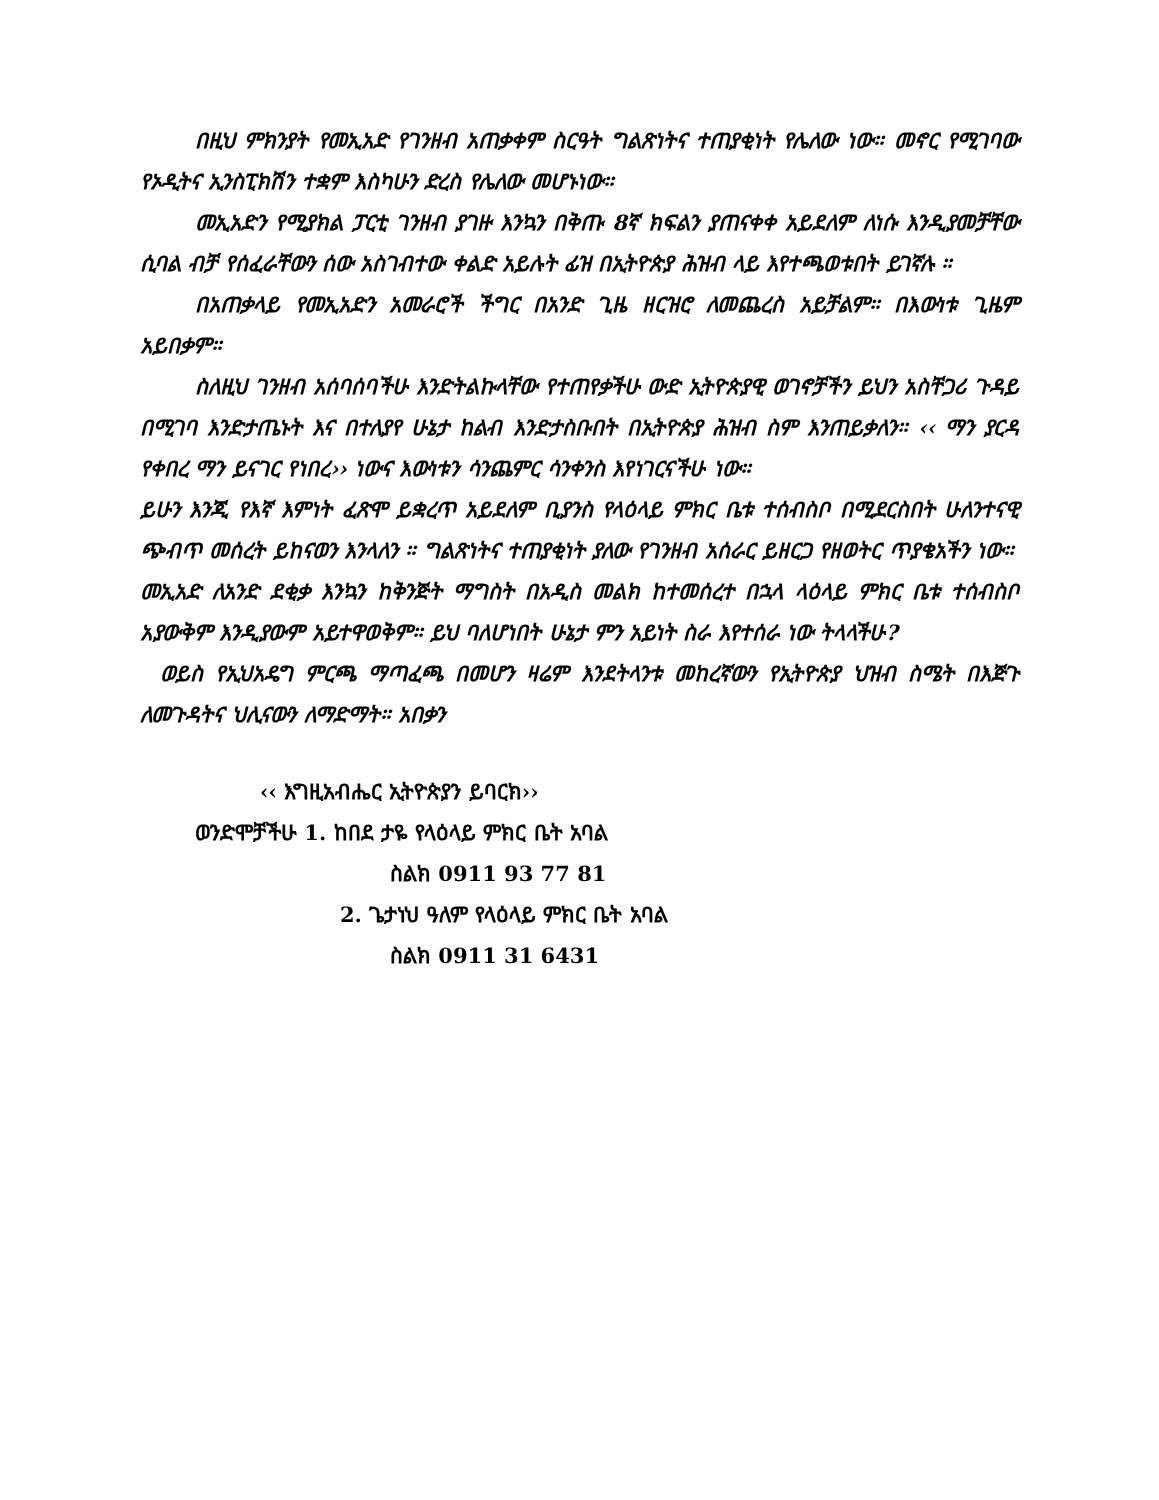በዚህ ምክንያት የመኢአድ የገንዘብ አጠቃቀም ስርዓት ግልጽነትና ተጠያቂነት የሌለው ነው። መኖር የሚገባው የኦዲትና ኢንስፒክሽን ተቋም እስካሁን ድረስ የሌለው መሆኑነው።
መኢአድን የሚያክል ፓርቲ ገንዘብ ያገዙ እንኳን በቅጡ 8ኛ ክፍልን ያጠናቀቀ አይደለም ለነሱ እንዲያመቻቸው ሲባል ብቻ የሰፈራቸውን ሰው አስገብተው ቀልድ አይሉት ፊዝ በኢትዮጵያ ሕዝብ ላይ እየተጫወቱበት ይገኛሉ ።
በአጠቃላይ የመኢአድን አመራሮች ችግር በአንድ ጊዜ ዘርዝሮ ለመጨረስ አይቻልም። በእውነቱ ጊዜም አይበቃም።
ስለዚህ ገንዘብ አሰባሰባችሁ እንድትልኩላቸው የተጠየቃችሁ ውድ ኢትዮጵያዊ ወገኖቻችን ይህን አስቸጋሪ ጉዳይ በሚገባ እንድታጤኑት እና በተለያየ ሁኔታ ከልብ እንድታስቡበት በኢትዮጵያ ሕዝብ ስም እንጠይቃለን። ‹‹ ማን ያርዳ የቀበረ ማን ይናገር የነበረ›› ነውና እውነቱን ሳንጨምር ሳንቀንስ እየነገርናችሁ ነው።
ይሁን እንጂ የእኛ እምነት ፈጽሞ ይቋረጥ አይደለም ቢያንስ የላዕላይ ምክር ቤቱ ተሰብስቦ በሚደርስበት ሁለንተናዊ ጭብጥ መሰረት ይከናወን እንላለን ። ግልጽነትና ተጠያቂነት ያለው የገንዘብ አሰራር ይዘርጋ የዘወትር ጥያቄአችን ነው።
መኢአድ ለአንድ ደቂቃ እንኳን ከቅንጅት ማግስት በአዲስ መልክ ከተመሰረተ በኋላ ላዕላይ ምክር ቤቱ ተሰብስቦ አያውቅም እንዲያውም አይተዋወቅም። ይህ ባለሆነበት ሁኔታ ምን አይነት ስራ እየተሰራ ነው ትላላችሁ?
ወይስ የኢህአዴግ ምርጫ ማጣፈጫ በመሆን ዛሬም እንደትላንቱ መከረኛውን የኢትዮጵያ ህዝብ ስሜት በእጅጉ ለመጉዳትና ህሊናውን ለማድማት። አበቃን
‹‹ እግዚአብሔር ኢትዮጵያን ይባርክ››
ወንድሞቻችሁ 1. ከበደ ታዬ የላዕላይ ምክር ቤት አባል
ስልክ 0911 93 77 81
2. ጌታነህ ዓለም የላዕላይ ምክር ቤት አባል
ስልክ 0911 31 6431